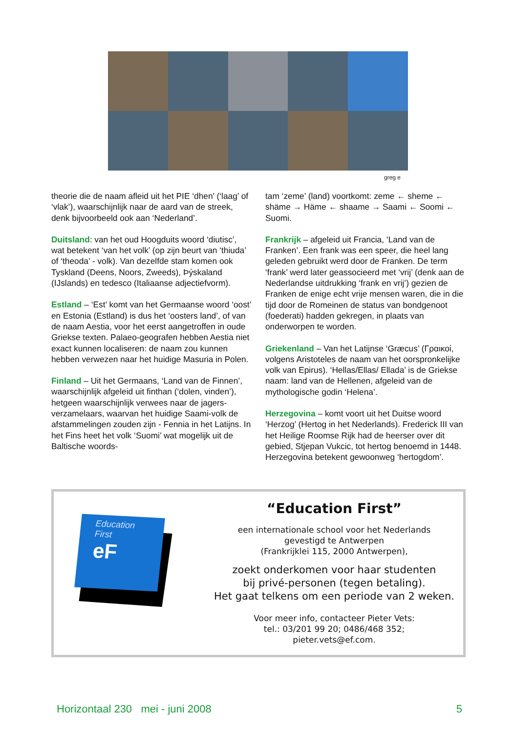greg e
theorie die de naam afleid uit het PIE ‘dhen’ (‘laag’ of ‘vlak’), waarschijnlijk naar de aard van de streek, denk bijvoorbeeld ook aan ‘Nederland’.
Duitsland: van het oud Hoogduits woord ‘diutisc’, wat betekent ‘van het volk’ (op zijn beurt van ‘thiuda’ of ‘theoda’ - volk). Van dezelfde stam komen ook Tyskland (Deens, Noors, Zweeds), Þýskaland (IJslands) en tedesco (Italiaanse adjectiefvorm).
Estland – ‘Est’ komt van het Germaanse woord ‘oost’ en Estonia (Estland) is dus het ‘oosters land’, of van de naam Aestia, voor het eerst aangetroffen in oude Griekse texten. Palaeo-geografen hebben Aestia niet exact kunnen localiseren: de naam zou kunnen hebben verwezen naar het huidige Masuria in Polen.
Finland – Uit het Germaans, ‘Land van de Finnen’, waarschijnlijk afgeleid uit finthan (‘dolen, vinden’), hetgeen waarschijnlijk verwees naar de jagers-verzamelaars, waarvan het huidige Saami-volk de afstammelingen zouden zijn - Fennia in het Latijns. In het Fins heet het volk ‘Suomi’ wat mogelijk uit de Baltische woords-
tam ‘zeme’ (land) voortkomt: zeme ← sheme ← shäme → Häme ← shaame → Saami ← Soomi ← Suomi.
Frankrijk – afgeleid uit Francia, ‘Land van de Franken’. Een frank was een speer, die heel lang geleden gebruikt werd door de Franken. De term ‘frank’ werd later geassocieerd met ‘vrij’ (denk aan de Nederlandse uitdrukking ‘frank en vrij’) gezien de Franken de enige echt vrije mensen waren, die in die tijd door de Romeinen de status van bondgenoot (foederati) hadden gekregen, in plaats van onderworpen te worden.
Griekenland – Van het Latijnse ‘Græcus’ (Γραικοί, volgens Aristoteles de naam van het oorspronkelijke volk van Epirus). ‘Hellas/Ellas/ Ellada’ is de Griekse naam: land van de Hellenen, afgeleid van de mythologische godin ‘Helena’.
Herzegovina – komt voort uit het Duitse woord ‘Herzog’ (Hertog in het Nederlands). Frederick III van het Heilige Roomse Rijk had de heerser over dit gebied, Stjepan Vukcic, tot hertog benoemd in 1448. Herzegovina betekent gewoonweg ‘hertogdom’.
Education
First
eF
“Education First”
een internationale school voor het Nederlands
gevestigd te Antwerpen
(Frankrijklei 115, 2000 Antwerpen),
zoekt onderkomen voor haar studenten
bij privé-personen (tegen betaling).
Het gaat telkens om een periode van 2 weken.
Voor meer info, contacteer Pieter Vets:
tel.: 03/201 99 20; 0486/468 352;
pieter.vets@ef.com.
Horizontaal 230 mei - juni 2008 5